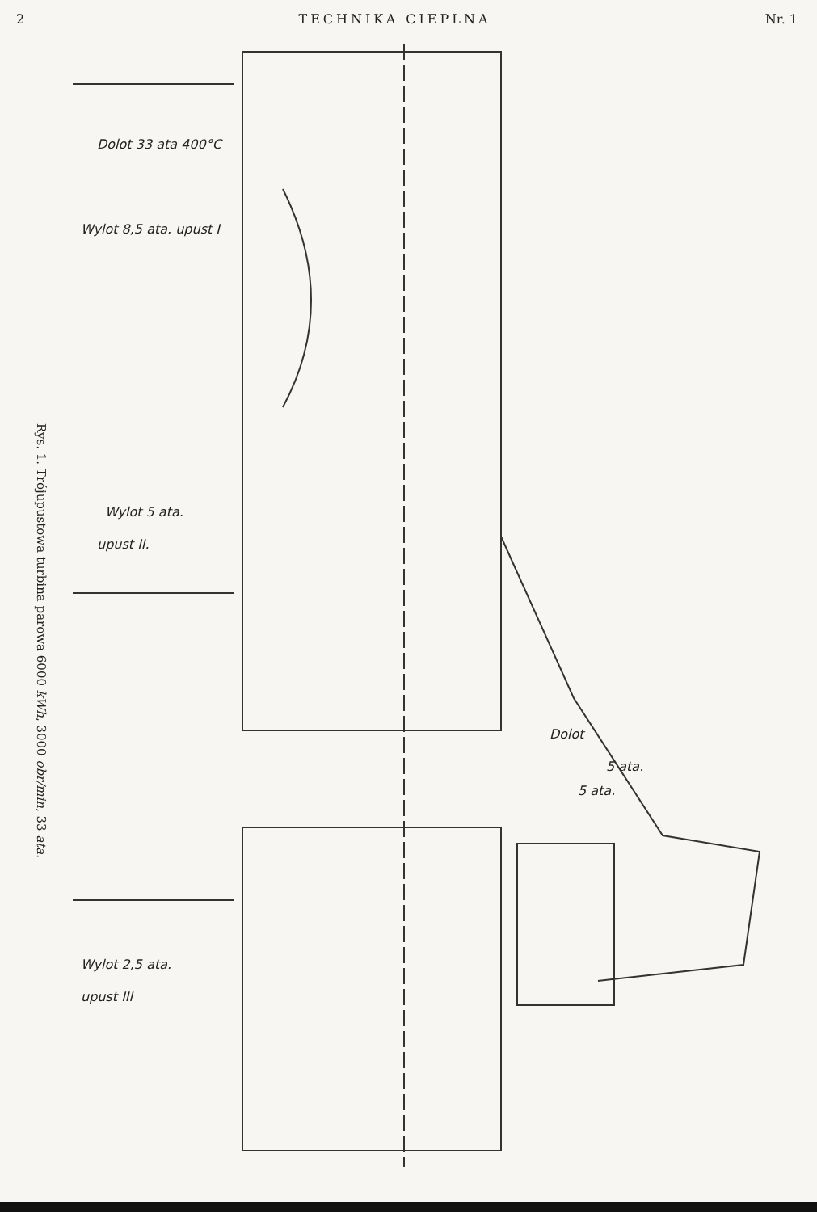2 TECHNIKA CIEPLNA Nr. 1
Rys. 1. Trójupustowa turbina parowa 6000 kWh, 3000 obr/min, 33 ata.
Dolot 33 ata 400°C
Wylot 8,5 ata. upust I
Wylot 5 ata.
upust II.
Dolot
5 ata.
5 ata.
Wylot 2,5 ata.
upust III